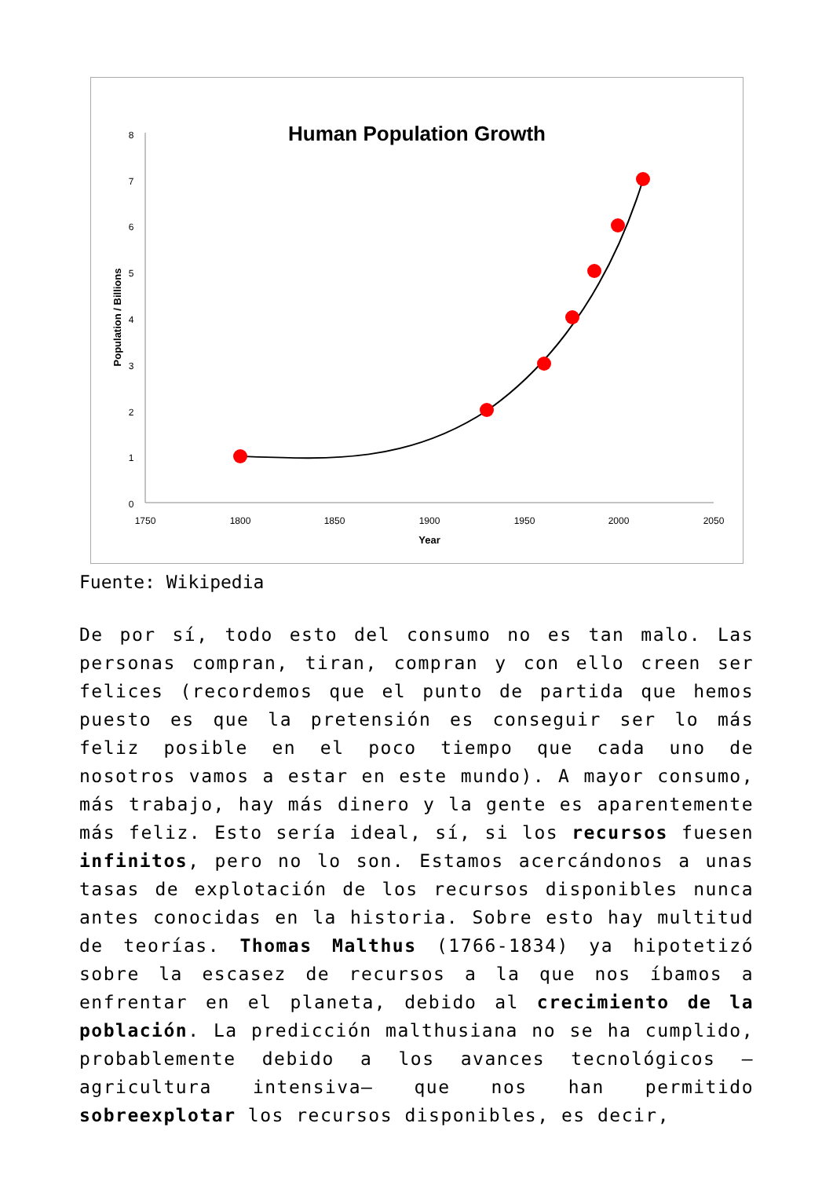Human Population Growth
0
1
2
3
4
5
6
7
8
1750
1800
1850
1900
1950
2000
2050
Year
Population / Billions
Fuente: Wikipedia
De por sí, todo esto del consumo no es tan malo. Las personas compran, tiran, compran y con ello creen ser felices (recordemos que el punto de partida que hemos puesto es que la pretensión es conseguir ser lo más feliz posible en el poco tiempo que cada uno de nosotros vamos a estar en este mundo). A mayor consumo, más trabajo, hay más dinero y la gente es aparentemente más feliz. Esto sería ideal, sí, si los recursos fuesen infinitos, pero no lo son. Estamos acercándonos a unas tasas de explotación de los recursos disponibles nunca antes conocidas en la historia. Sobre esto hay multitud de teorías. Thomas Malthus (1766-1834) ya hipotetizó sobre la escasez de recursos a la que nos íbamos a enfrentar en el planeta, debido al crecimiento de la población. La predicción malthusiana no se ha cumplido, probablemente debido a los avances tecnológicos –agricultura intensiva– que nos han permitido sobreexplotar los recursos disponibles, es decir,